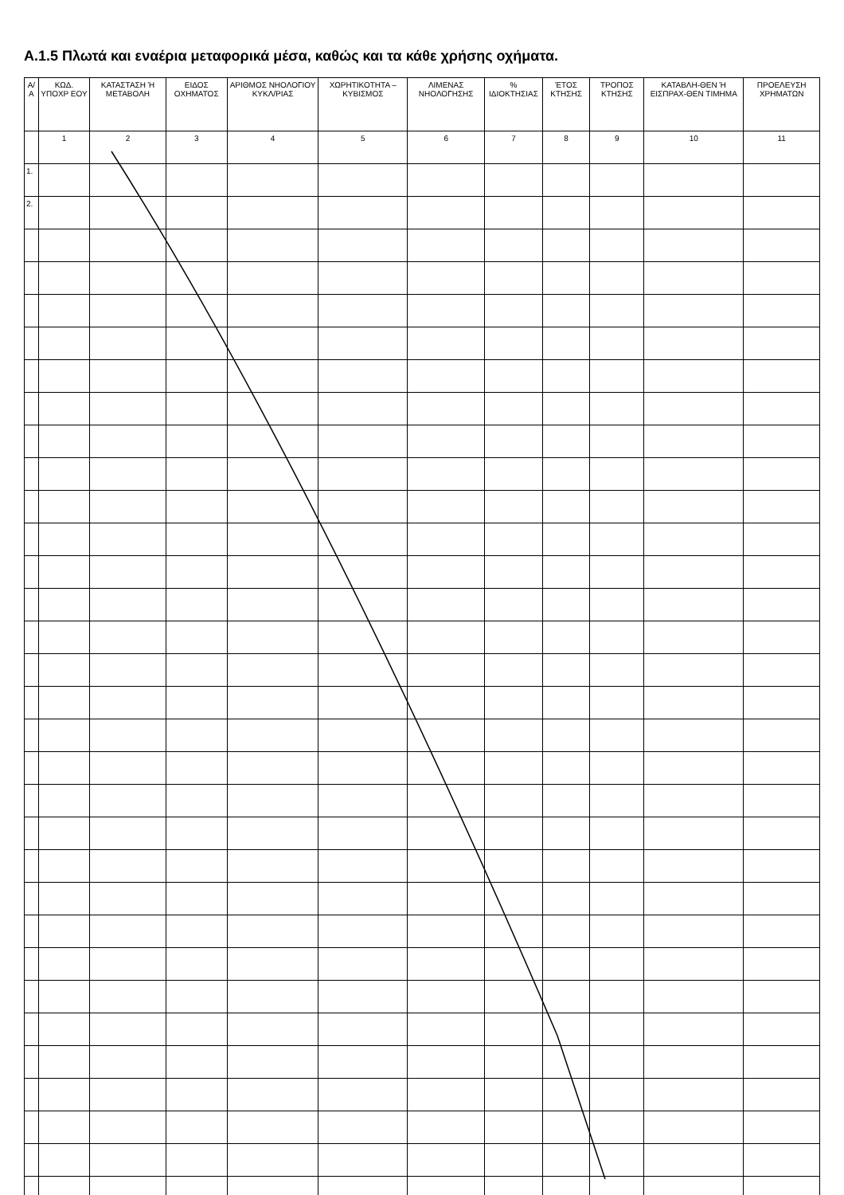A.1.5 Πλωτά και εναέρια μεταφορικά μέσα, καθώς και τα κάθε χρήσης οχήματα.
| Α/Α | ΚΩΔ. ΥΠΟΧΡ ΕΟΥ | ΚΑΤΑΣΤΑΣΗ Ή ΜΕΤΑΒΟΛΗ | ΕΙΔΟΣ ΟΧΗΜΑΤΟΣ | ΑΡΙΘΜΟΣ ΝΗΟΛΟΓΙΟΥ ΚΥΚΛ/ΡΙΑΣ | ΧΩΡΗΤΙΚΟΤΗΤΑ – ΚΥΒΙΣΜΟΣ | ΛΙΜΕΝΑΣ ΝΗΟΛΟΓΗΣΗΣ | % ΙΔΙΟΚΤΗΣΙΑΣ | ΈΤΟΣ ΚΤΗΣΗΣ | ΤΡΟΠΟΣ ΚΤΗΣΗΣ | ΚΑΤΑΒΛΗ-ΘΕΝ Ή ΕΙΣΠΡΑΧ-ΘΕΝ ΤΙΜΗΜΑ | ΠΡΟΕΛΕΥΣΗ ΧΡΗΜΑΤΩΝ |
| --- | --- | --- | --- | --- | --- | --- | --- | --- | --- | --- | --- |
| | 1 | 2 | 3 | 4 | 5 | 6 | 7 | 8 | 9 | 10 | 11 |
| 1. | | | | | | | | | | | |
| 2. | | | | | | | | | | | |